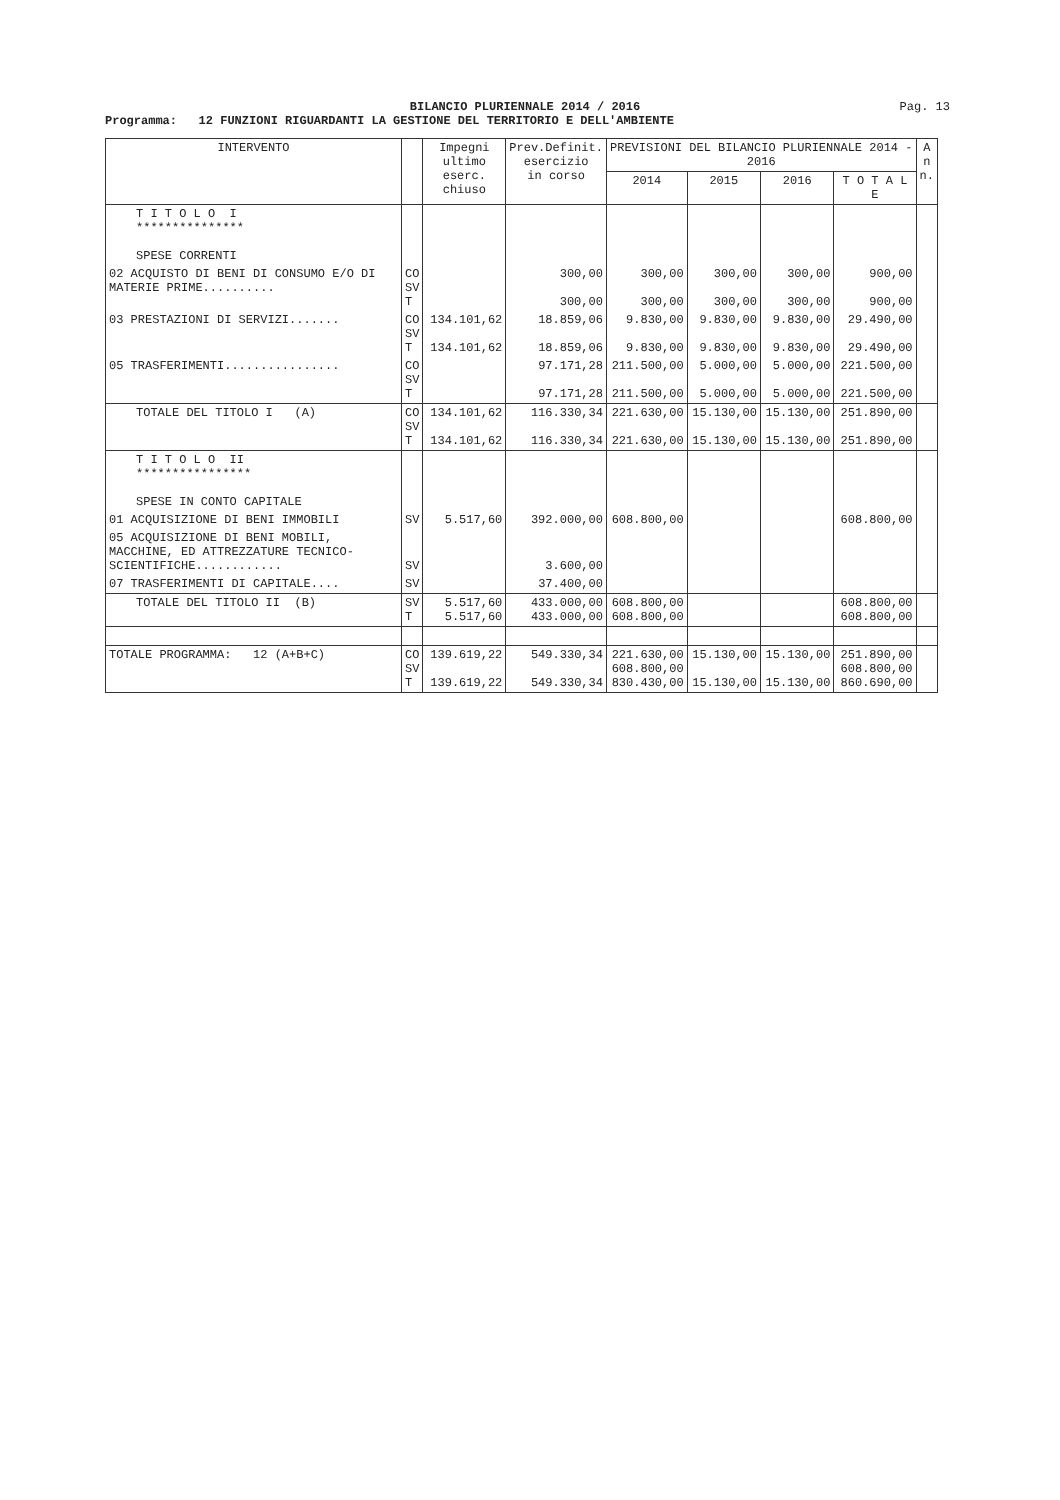BILANCIO PLURIENNALE 2014 / 2016
Pag. 13
Programma: 12 FUNZIONI RIGUARDANTI LA GESTIONE DEL TERRITORIO E DELL'AMBIENTE
| INTERVENTO | | Impegni ultimo eserc. chiuso | Prev.Definit. esercizio in corso | PREVISIONI DEL BILANCIO PLURIENNALE 2014 - 2016 | | | | A n n. |
| --- | --- | --- | --- | --- | --- | --- | --- | --- |
| | | | | 2014 | 2015 | 2016 | T O T A L E | |
| T I T O L O I *************** SPESE CORRENTI | | | | | | | | |
| 02 ACQUISTO DI BENI DI CONSUMO E/O DI MATERIE PRIME.......... | CO SV T | | 300,00 300,00 | 300,00 300,00 | 300,00 300,00 | 300,00 300,00 | 900,00 900,00 | |
| 03 PRESTAZIONI DI SERVIZI....... | CO SV T | 134.101,62 134.101,62 | 18.859,06 18.859,06 | 9.830,00 9.830,00 | 9.830,00 9.830,00 | 9.830,00 9.830,00 | 29.490,00 29.490,00 | |
| 05 TRASFERIMENTI................ | CO SV T | | 97.171,28 97.171,28 | 211.500,00 211.500,00 | 5.000,00 5.000,00 | 5.000,00 5.000,00 | 221.500,00 221.500,00 | |
| TOTALE DEL TITOLO I (A) | CO SV T | 134.101,62 134.101,62 | 116.330,34 116.330,34 | 221.630,00 221.630,00 | 15.130,00 15.130,00 | 15.130,00 15.130,00 | 251.890,00 251.890,00 | |
| T I T O L O II **************** SPESE IN CONTO CAPITALE | | | | | | | | |
| 01 ACQUISIZIONE DI BENI IMMOBILI | SV | 5.517,60 | 392.000,00 | 608.800,00 | | | 608.800,00 | |
| 05 ACQUISIZIONE DI BENI MOBILI, MACCHINE, ED ATTREZZATURE TECNICO-SCIENTIFICHE............ | SV | | 3.600,00 | | | | | |
| 07 TRASFERIMENTI DI CAPITALE.... | SV | | 37.400,00 | | | | | |
| TOTALE DEL TITOLO II (B) | SV T | 5.517,60 5.517,60 | 433.000,00 433.000,00 | 608.800,00 608.800,00 | | | 608.800,00 608.800,00 | |
| TOTALE PROGRAMMA: 12 (A+B+C) | CO SV T | 139.619,22 139.619,22 | 549.330,34 549.330,34 | 221.630,00 608.800,00 830.430,00 | 15.130,00 15.130,00 | 15.130,00 15.130,00 | 251.890,00 608.800,00 860.690,00 | |